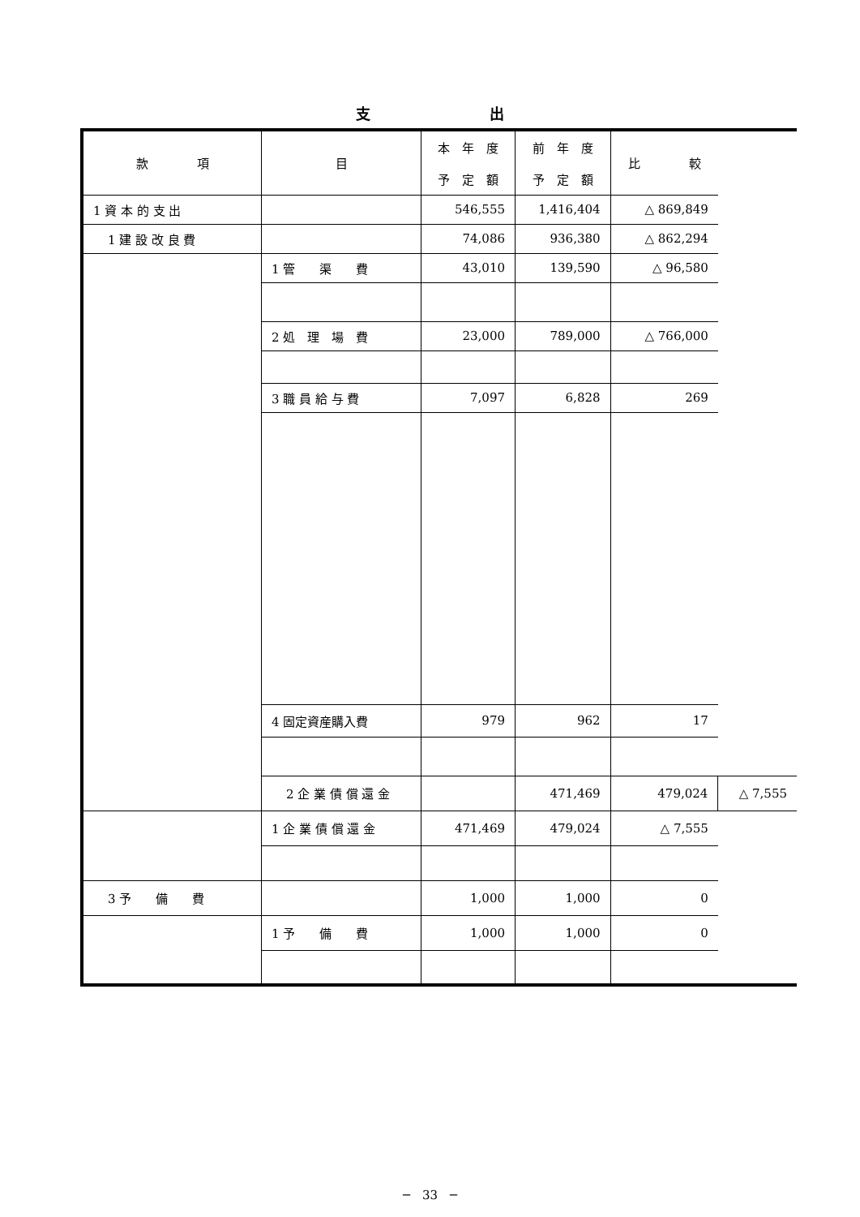支 出
| 款 項 | 目 | 本 年 度 予 定 額 | 前 年 度 予 定 額 | 比 較 | |
| --- | --- | --- | --- | --- | --- |
| 1 資 本 的 支 出 | | 546,555 | 1,416,404 | △ 869,849 | |
| 1 建 設 改 良 費 | | 74,086 | 936,380 | △ 862,294 | |
| | 1 管 渠 費 | 43,010 | 139,590 | △ 96,580 | |
| | 2 処 理 場 費 | 23,000 | 789,000 | △ 766,000 | |
| | 3 職 員 給 与 費 | 7,097 | 6,828 | 269 | |
| | 4 固定資産購入費 | 979 | 962 | 17 | |
| | 2 企 業 債 償 還 金 | | 471,469 | 479,024 | △ 7,555 |
| | 1 企 業 債 償 還 金 | 471,469 | 479,024 | △ 7,555 | |
| 3 予 備 費 | | 1,000 | 1,000 | 0 | |
| | 1 予 備 費 | 1,000 | 1,000 | 0 | |
─　33　─